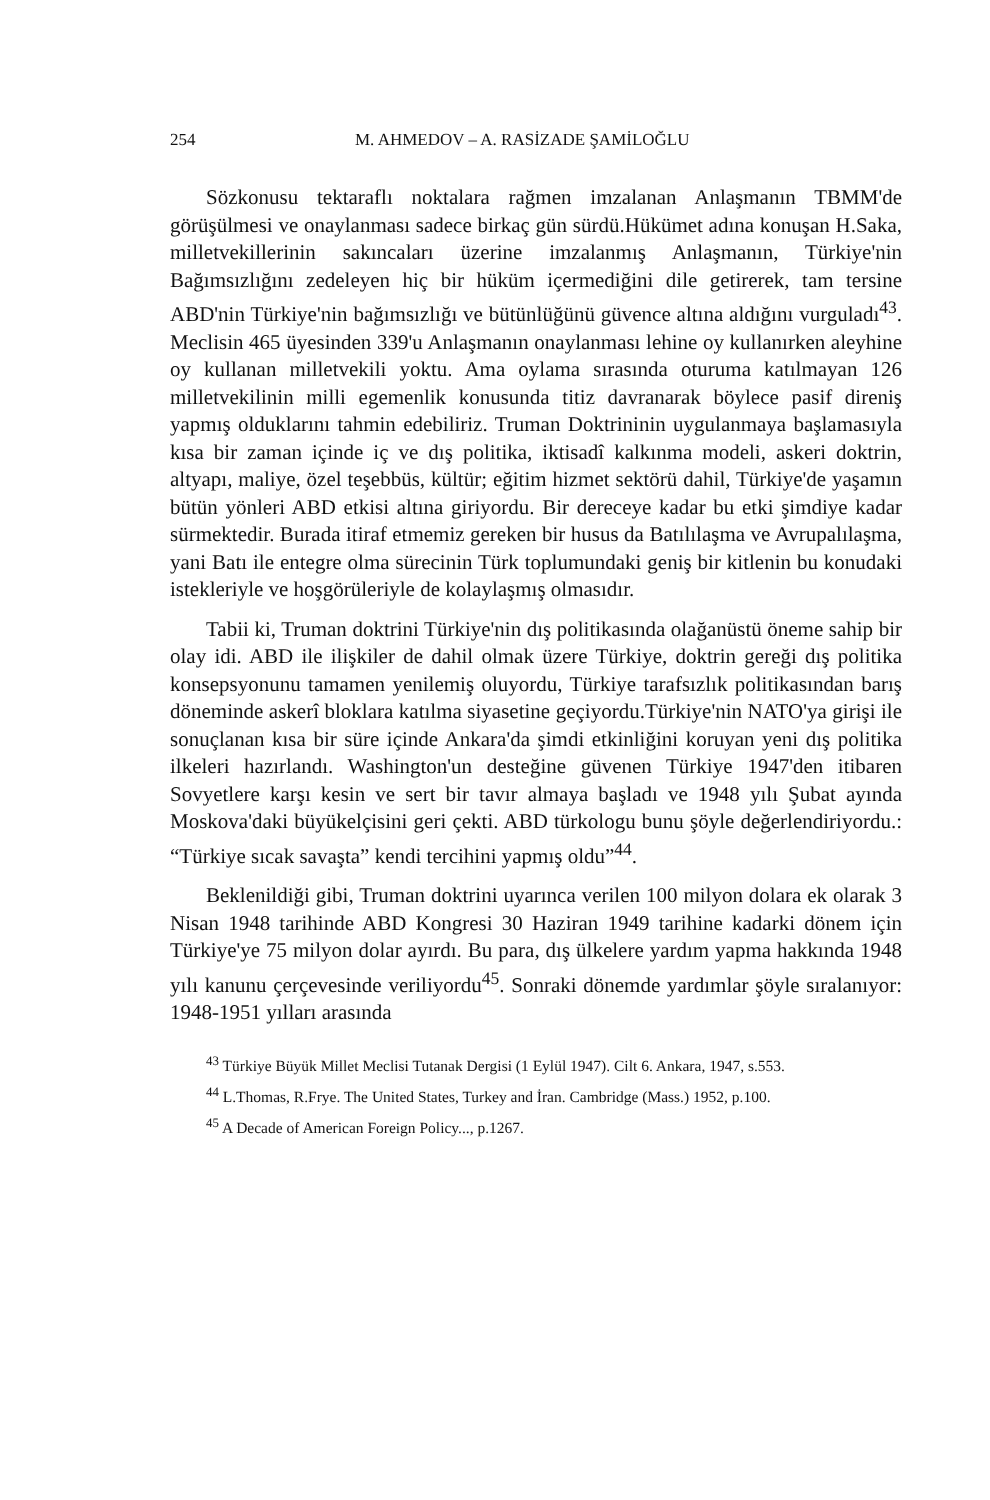254 M. AHMEDOV – A. RASİZADE ŞAMİLOĞLU
Sözkonusu tektaraflı noktalara rağmen imzalanan Anlaşmanın TBMM'de görüşülmesi ve onaylanması sadece birkaç gün sürdü.Hükümet adına konuşan H.Saka, milletvekillerinin sakıncaları üzerine imzalanmış Anlaşmanın, Türkiye'nin Bağımsızlığını zedeleyen hiç bir hüküm içermediğini dile getirerek, tam tersine ABD'nin Türkiye'nin bağımsızlığı ve bütünlüğünü güvence altına aldığını vurguladı<sup>43</sup>. Meclisin 465 üyesinden 339'u Anlaşmanın onaylanması lehine oy kullanırken aleyhine oy kullanan milletvekili yoktu. Ama oylama sırasında oturuma katılmayan 126 milletvekilinin milli egemenlik konusunda titiz davranarak böylece pasif direniş yapmış olduklarını tahmin edebiliriz. Truman Doktrininin uygulanmaya başlamasıyla kısa bir zaman içinde iç ve dış politika, iktisadî kalkınma modeli, askeri doktrin, altyapı, maliye, özel teşebbüs, kültür; eğitim hizmet sektörü dahil, Türkiye'de yaşamın bütün yönleri ABD etkisi altına giriyordu. Bir dereceye kadar bu etki şimdiye kadar sürmektedir. Burada itiraf etmemiz gereken bir husus da Batılılaşma ve Avrupalılaşma, yani Batı ile entegre olma sürecinin Türk toplumundaki geniş bir kitlenin bu konudaki istekleriyle ve hoşgörüleriyle de kolaylaşmış olmasıdır.
Tabii ki, Truman doktrini Türkiye'nin dış politikasında olağanüstü öneme sahip bir olay idi. ABD ile ilişkiler de dahil olmak üzere Türkiye, doktrin gereği dış politika konsepsyonunu tamamen yenilemiş oluyordu, Türkiye tarafsızlık politikasından barış döneminde askerî bloklara katılma siyasetine geçiyordu.Türkiye'nin NATO'ya girişi ile sonuçlanan kısa bir süre içinde Ankara'da şimdi etkinliğini koruyan yeni dış politika ilkeleri hazırlandı. Washington'un desteğine güvenen Türkiye 1947'den itibaren Sovyetlere karşı kesin ve sert bir tavır almaya başladı ve 1948 yılı Şubat ayında Moskova'daki büyükelçisini geri çekti. ABD türkologu bunu şöyle değerlendiriyordu.: “Türkiye sıcak savaşta” kendi tercihini yapmış oldu”<sup>44</sup>.
Beklenildiği gibi, Truman doktrini uyarınca verilen 100 milyon dolara ek olarak 3 Nisan 1948 tarihinde ABD Kongresi 30 Haziran 1949 tarihine kadarki dönem için Türkiye'ye 75 milyon dolar ayırdı. Bu para, dış ülkelere yardım yapma hakkında 1948 yılı kanunu çerçevesinde veriliyordu<sup>45</sup>. Sonraki dönemde yardımlar şöyle sıralanıyor: 1948-1951 yılları arasında
<sup>43</sup> Türkiye Büyük Millet Meclisi Tutanak Dergisi (1 Eylül 1947). Cilt 6. Ankara, 1947, s.553.
<sup>44</sup> L.Thomas, R.Frye. The United States, Turkey and İran. Cambridge (Mass.) 1952, p.100.
<sup>45</sup> A Decade of American Foreign Policy..., p.1267.